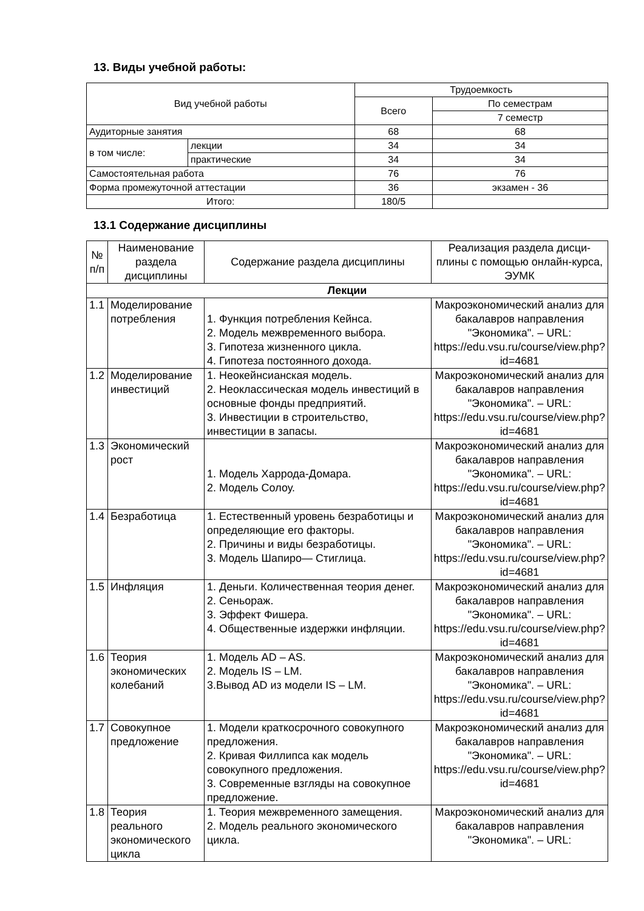13. Виды учебной работы:
| Вид учебной работы | | Трудоемкость | |
| --- | --- | --- | --- |
| | | Всего | По семестрам |
| | | | 7 семестр |
| Аудиторные занятия | | 68 | 68 |
| в том числе: | лекции | 34 | 34 |
| | практические | 34 | 34 |
| Самостоятельная работа | | 76 | 76 |
| Форма промежуточной аттестации | | 36 | экзамен - 36 |
| Итого: | | 180/5 | |
13.1 Содержание дисциплины
| № п/п | Наименование раздела дисциплины | Содержание раздела дисциплины | Реализация раздела дисци-плины с помощью онлайн-курса, ЭУМК |
| Лекции | | | |
| 1.1 | Моделирование потребления | 1. Функция потребления Кейнса. 2. Модель межвременного выбора. 3. Гипотеза жизненного цикла. 4. Гипотеза постоянного дохода. | Макроэкономический анализ для бакалавров направления "Экономика". – URL: https://edu.vsu.ru/course/view.php?id=4681 |
| 1.2 | Моделирование инвестиций | 1. Неокейнсианская модель. 2. Неоклассическая модель инвестиций в основные фонды предприятий. 3. Инвестиции в строительство, инвестиции в запасы. | Макроэкономический анализ для бакалавров направления "Экономика". – URL: https://edu.vsu.ru/course/view.php?id=4681 |
| 1.3 | Экономический рост | 1. Модель Харрода-Домара. 2. Модель Солоу. | Макроэкономический анализ для бакалавров направления "Экономика". – URL: https://edu.vsu.ru/course/view.php?id=4681 |
| 1.4 | Безработица | 1. Естественный уровень безработицы и определяющие его факторы. 2. Причины и виды безработицы. 3. Модель Шапиро— Стиглица. | Макроэкономический анализ для бакалавров направления "Экономика". – URL: https://edu.vsu.ru/course/view.php?id=4681 |
| 1.5 | Инфляция | 1. Деньги. Количественная теория денег. 2. Сеньораж. 3. Эффект Фишера. 4. Общественные издержки инфляции. | Макроэкономический анализ для бакалавров направления "Экономика". – URL: https://edu.vsu.ru/course/view.php?id=4681 |
| 1.6 | Теория экономических колебаний | 1. Модель AD – AS. 2. Модель IS – LM. 3.Вывод AD из модели IS – LM. | Макроэкономический анализ для бакалавров направления "Экономика". – URL: https://edu.vsu.ru/course/view.php?id=4681 |
| 1.7 | Совокупное предложение | 1. Модели краткосрочного совокупного предложения. 2. Кривая Филлипса как модель совокупного предложения. 3. Современные взгляды на совокупное предложение. | Макроэкономический анализ для бакалавров направления "Экономика". – URL: https://edu.vsu.ru/course/view.php?id=4681 |
| 1.8 | Теория реального экономического цикла | 1. Теория межвременного замещения. 2. Модель реального экономического цикла. | Макроэкономический анализ для бакалавров направления "Экономика". – URL: |